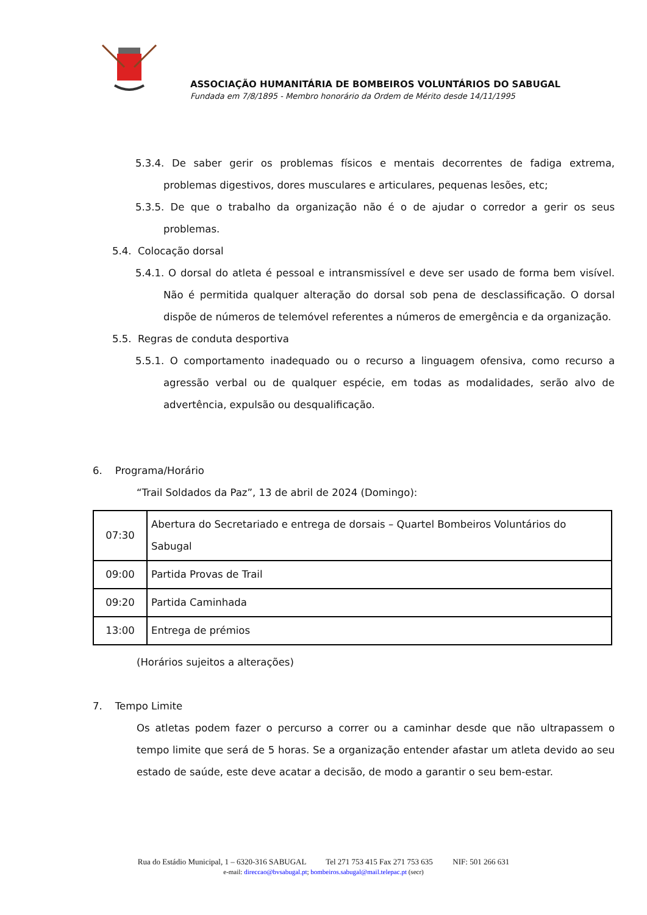ASSOCIAÇÃO HUMANITÁRIA DE BOMBEIROS VOLUNTÁRIOS DO SABUGAL
Fundada em 7/8/1895 - Membro honorário da Ordem de Mérito desde 14/11/1995
5.3.4. De saber gerir os problemas físicos e mentais decorrentes de fadiga extrema, problemas digestivos, dores musculares e articulares, pequenas lesões, etc;
5.3.5. De que o trabalho da organização não é o de ajudar o corredor a gerir os seus problemas.
5.4. Colocação dorsal
5.4.1. O dorsal do atleta é pessoal e intransmissível e deve ser usado de forma bem visível. Não é permitida qualquer alteração do dorsal sob pena de desclassificação. O dorsal dispõe de números de telemóvel referentes a números de emergência e da organização.
5.5. Regras de conduta desportiva
5.5.1. O comportamento inadequado ou o recurso a linguagem ofensiva, como recurso a agressão verbal ou de qualquer espécie, em todas as modalidades, serão alvo de advertência, expulsão ou desqualificação.
6. Programa/Horário
“Trail Soldados da Paz”, 13 de abril de 2024 (Domingo):
| 07:30 | Abertura do Secretariado e entrega de dorsais – Quartel Bombeiros Voluntários do Sabugal |
| 09:00 | Partida Provas de Trail |
| 09:20 | Partida Caminhada |
| 13:00 | Entrega de prémios |
(Horários sujeitos a alterações)
7. Tempo Limite
Os atletas podem fazer o percurso a correr ou a caminhar desde que não ultrapassem o tempo limite que será de 5 horas. Se a organização entender afastar um atleta devido ao seu estado de saúde, este deve acatar a decisão, de modo a garantir o seu bem-estar.
Rua do Estádio Municipal, 1 – 6320-316 SABUGAL Tel 271 753 415 Fax 271 753 635 NIF: 501 266 631
e-mail: direccao@bvsabugal.pt; bombeiros.sabugal@mail.telepac.pt (secr)